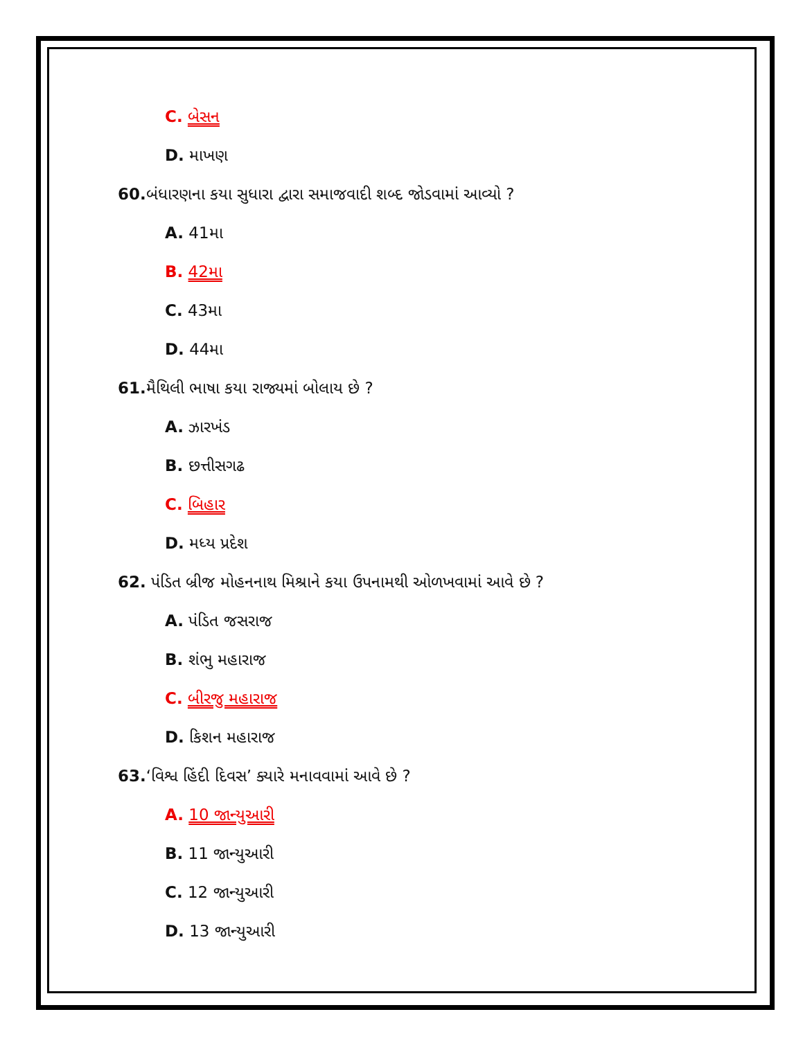C. બેસન
D. માખણ
60. બંધારણના કયા સુધારા દ્વારા સમાજવાદી શબ્દ જોડવામાં આવ્યો ?
A. 41મા
B. 42મા
C. 43મા
D. 44મા
61. મૈથિલી ભાષા કયા રાજ્યમાં બોલાય છે ?
A. ઝારખંડ
B. છત્તીસગઢ
C. બિહાર
D. મધ્ય પ્રદેશ
62. પંડિત બ્રીજ મોહનનાથ મિશ્રાને કયા ઉપનામથી ઓળખવામાં આવે છે ?
A. પંડિત જસરાજ
B. શંભુ મહારાજ
C. બીરજુ મહારાજ
D. કિશન મહારાજ
63.‘વિશ્વ હિંદી દિવસ’ ક્યારે મનાવવામાં આવે છે ?
A. 10 જાન્યુઆરી
B. 11 જાન્યુઆરી
C. 12 જાન્યુઆરી
D. 13 જાન્યુઆરી